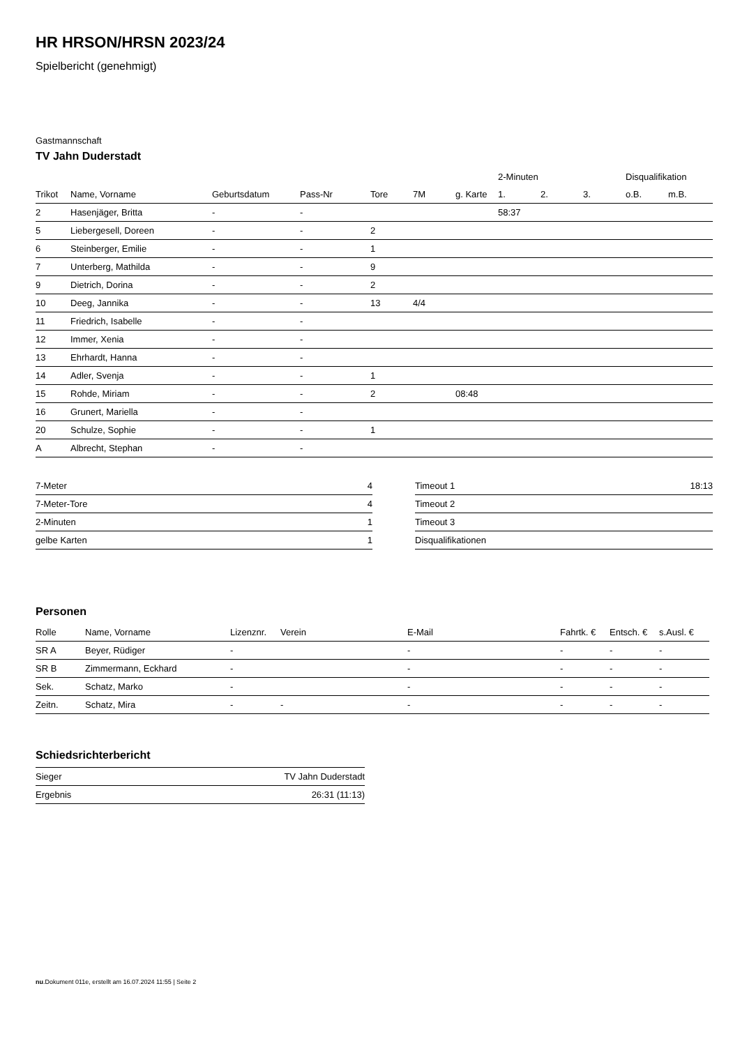HR HRSON/HRSN 2023/24
Spielbericht (genehmigt)
Gastmannschaft
TV Jahn Duderstadt
| | | | | | | | 2-Minuten | | | Disqualifikation | |
| --- | --- | --- | --- | --- | --- | --- | --- | --- | --- | --- | --- |
| Trikot | Name, Vorname | Geburtsdatum | Pass-Nr | Tore | 7M | g. Karte | 1. | 2. | 3. | o.B. | m.B. |
| 2 | Hasenjäger, Britta | - | - | | | | 58:37 | | | | |
| 5 | Liebergesell, Doreen | - | - | 2 | | | | | | | |
| 6 | Steinberger, Emilie | - | - | 1 | | | | | | | |
| 7 | Unterberg, Mathilda | - | - | 9 | | | | | | | |
| 9 | Dietrich, Dorina | - | - | 2 | | | | | | | |
| 10 | Deeg, Jannika | - | - | 13 | 4/4 | | | | | | |
| 11 | Friedrich, Isabelle | - | - | | | | | | | | |
| 12 | Immer, Xenia | - | - | | | | | | | | |
| 13 | Ehrhardt, Hanna | - | - | | | | | | | | |
| 14 | Adler, Svenja | - | - | 1 | | | | | | | |
| 15 | Rohde, Miriam | - | - | 2 | | 08:48 | | | | | |
| 16 | Grunert, Mariella | - | - | | | | | | | | |
| 20 | Schulze, Sophie | - | - | 1 | | | | | | | |
| A | Albrecht, Stephan | - | - | | | | | | | | |
| 7-Meter | 4 |
| 7-Meter-Tore | 4 |
| 2-Minuten | 1 |
| gelbe Karten | 1 |
| Timeout 1 | 18:13 |
| Timeout 2 | |
| Timeout 3 | |
| Disqualifikationen | |
Personen
| Rolle | Name, Vorname | Lizenznr. | Verein | E-Mail | Fahrtk. € | Entsch. € | s.Ausl. € |
| --- | --- | --- | --- | --- | --- | --- | --- |
| SR A | Beyer, Rüdiger | - | | - | - | - | - |
| SR B | Zimmermann, Eckhard | - | | - | - | - | - |
| Sek. | Schatz, Marko | - | | - | - | - | - |
| Zeitn. | Schatz, Mira | - | - | - | - | - | - |
Schiedsrichterbericht
| Sieger | TV Jahn Duderstadt |
| Ergebnis | 26:31 (11:13) |
nu.Dokument 011e, erstellt am 16.07.2024 11:55 | Seite 2